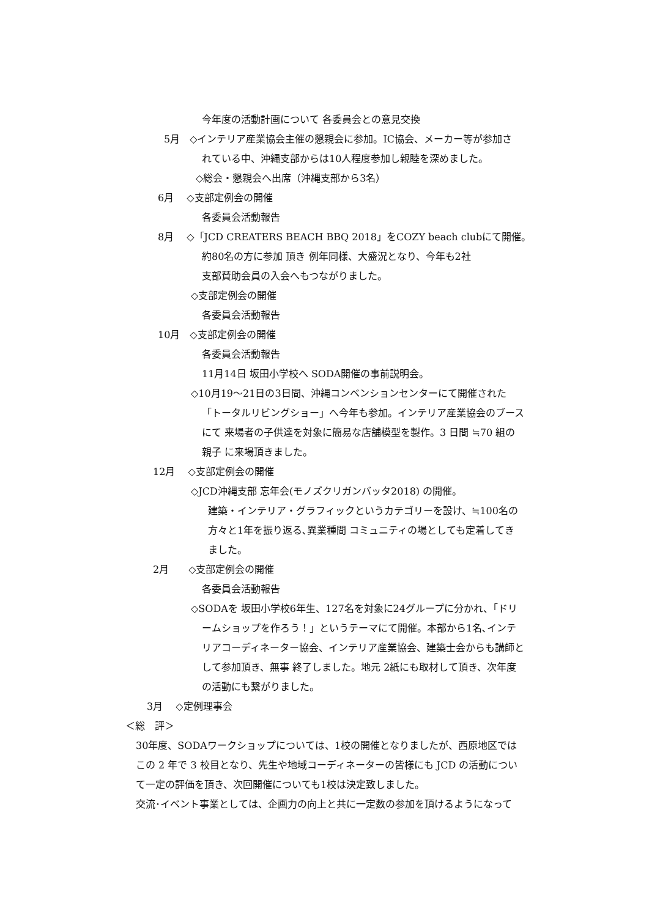今年度の活動計画について 各委員会との意見交換
5月　◇インテリア産業協会主催の懇親会に参加。IC協会、メーカー等が参加さ
れている中、沖縄支部からは10人程度参加し親睦を深めました。
◇総会・懇親会へ出席（沖縄支部から3名）
6月　 ◇支部定例会の開催
各委員会活動報告
8月　 ◇「JCD CREATERS BEACH BBQ 2018」をCOZY beach clubにて開催。
約80名の方に参加 頂き 例年同様、大盛況となり、今年も2社
支部賛助会員の入会へもつながりました。
◇支部定例会の開催
各委員会活動報告
10月　◇支部定例会の開催
各委員会活動報告
11月14日 坂田小学校へ SODA開催の事前説明会。
◇10月19〜21日の3日間、沖縄コンベンションセンターにて開催された
「トータルリビングショー」へ今年も参加。インテリア産業協会のブース
にて 来場者の子供達を対象に簡易な店舗模型を製作。3 日間 ≒70 組の
親子 に来場頂きました。
12月　 ◇支部定例会の開催
◇JCD沖縄支部 忘年会(モノズクリガンバッタ2018) の開催。
建築・インテリア・グラフィックというカテゴリーを設け、≒100名の
方々と1年を振り返る､異業種間 コミュニティの場としても定着してき
ました。
2月　　◇支部定例会の開催
各委員会活動報告
◇SODAを 坂田小学校6年生、127名を対象に24グループに分かれ、「ドリ
ームショップを作ろう！」というテーマにて開催。本部から1名､インテ
リアコーディネーター協会、インテリア産業協会、建築士会からも講師と
して参加頂き、無事 終了しました。地元 2紙にも取材して頂き、次年度
の活動にも繋がりました。
3月　 ◇定例理事会
＜総　評＞
30年度、SODAワークショップについては、1校の開催となりましたが、西原地区では
この 2 年で 3 校目となり、先生や地域コーディネーターの皆様にも JCD の活動につい
て一定の評価を頂き、次回開催についても1校は決定致しました。
交流･イベント事業としては、企画力の向上と共に一定数の参加を頂けるようになって